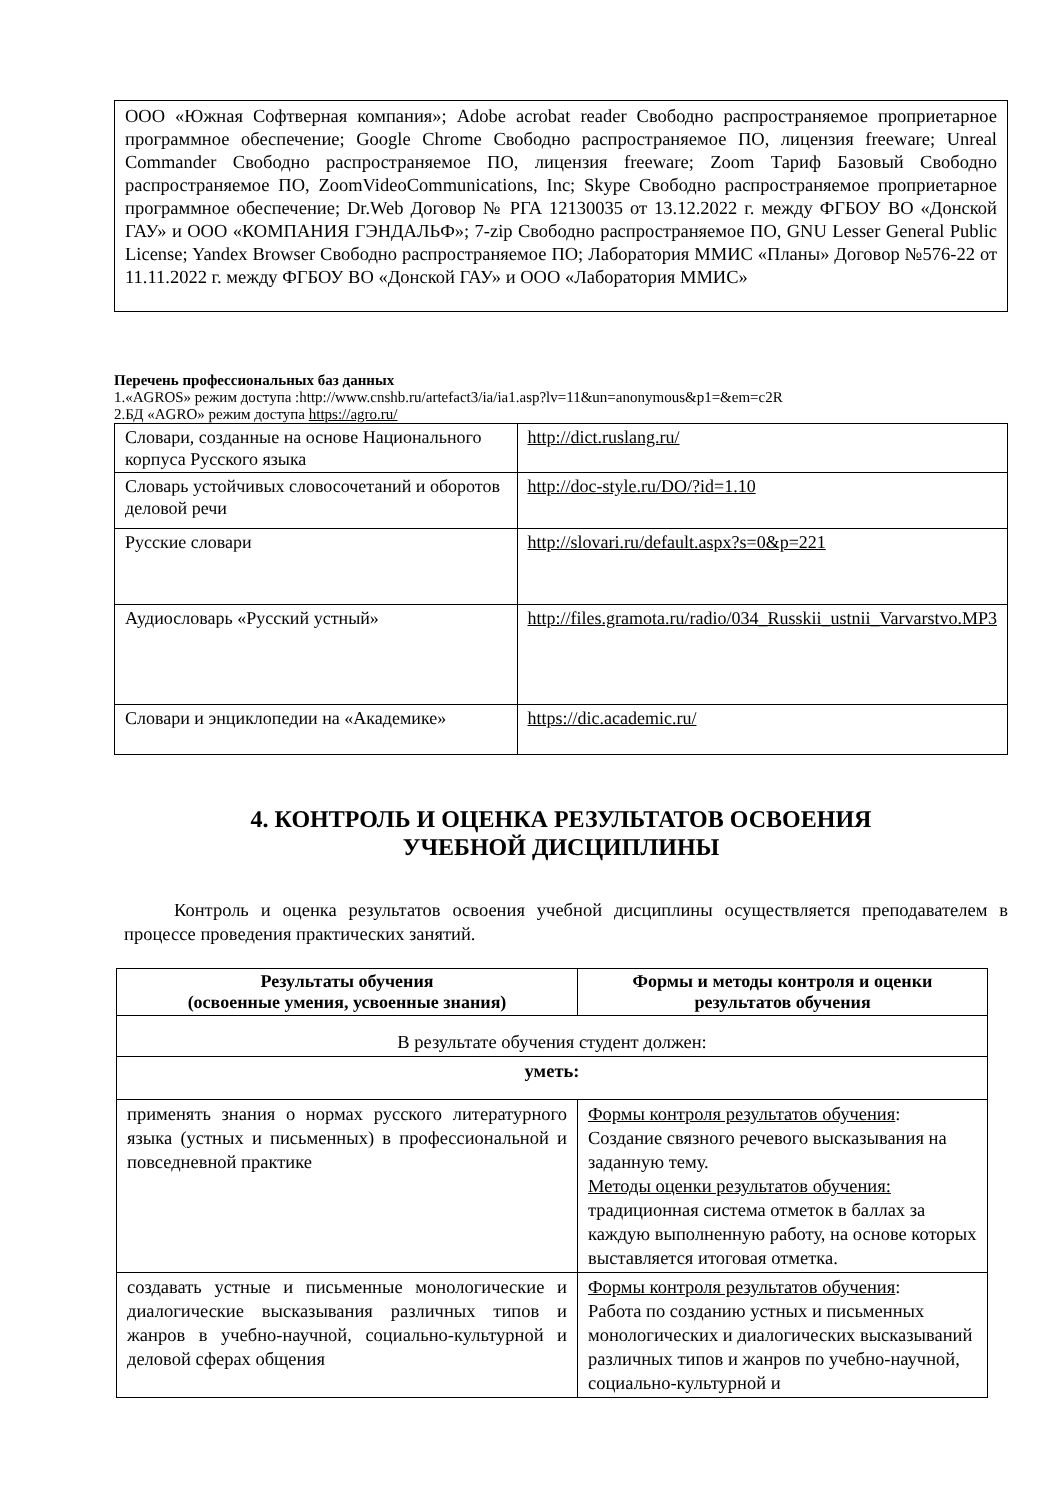ООО «Южная Софтверная компания»; Adobe acrobat reader Свободно распространяемое проприетарное программное обеспечение; Google Chrome Свободно распространяемое ПО, лицензия freeware; Unreal Commander Свободно распространяемое ПО, лицензия freeware; Zoom Тариф Базовый Свободно распространяемое ПО, ZoomVideoCommunications, Inc; Skype Свободно распространяемое проприетарное программное обеспечение; Dr.Web Договор № РГА 12130035 от 13.12.2022 г. между ФГБОУ ВО «Донской ГАУ» и ООО «КОМПАНИЯ ГЭНДАЛЬФ»; 7-zip Свободно распространяемое ПО, GNU Lesser General Public License; Yandex Browser Свободно распространяемое ПО; Лаборатория ММИС «Планы» Договор №576-22 от 11.11.2022 г. между ФГБОУ ВО «Донской ГАУ» и ООО «Лаборатория ММИС»
Перечень профессиональных баз данных
1.«AGROS» режим доступа :http://www.cnshb.ru/artefact3/ia/ia1.asp?lv=11&un=anonymous&p1=&em=c2R
2.БД «AGRO» режим доступа https://agro.ru/
| Словари, созданные на основе Национального корпуса Русского языка | http://dict.ruslang.ru/ |
| Словарь устойчивых словосочетаний и оборотов деловой речи | http://doc-style.ru/DO/?id=1.10 |
| Русские словари | http://slovari.ru/default.aspx?s=0&p=221 |
| Аудиословарь «Русский устный» | http://files.gramota.ru/radio/034_Russkii_ustnii_Varvarstvo.MP3 |
| Словари и энциклопедии на «Академике» | https://dic.academic.ru/ |
4. КОНТРОЛЬ И ОЦЕНКА РЕЗУЛЬТАТОВ ОСВОЕНИЯ
УЧЕБНОЙ ДИСЦИПЛИНЫ
Контроль и оценка результатов освоения учебной дисциплины осуществляется преподавателем в процессе проведения практических занятий.
| Результаты обучения (освоенные умения, усвоенные знания) | Формы и методы контроля и оценки результатов обучения |
| --- | --- |
| В результате обучения студент должен: | |
| уметь: | |
| применять знания о нормах русского литературного языка (устных и письменных) в профессиональной и повседневной практике | Формы контроля результатов обучения : Создание связного речевого высказывания на заданную тему. Методы оценки результатов обучения: традиционная система отметок в баллах за каждую выполненную работу, на основе которых выставляется итоговая отметка. |
| создавать устные и письменные монологические и диалогические высказывания различных типов и жанров в учебно-научной, социально-культурной и деловой сферах общения | Формы контроля результатов обучения : Работа по созданию устных и письменных монологических и диалогических высказываний различных типов и жанров по учебно-научной, социально-культурной и |